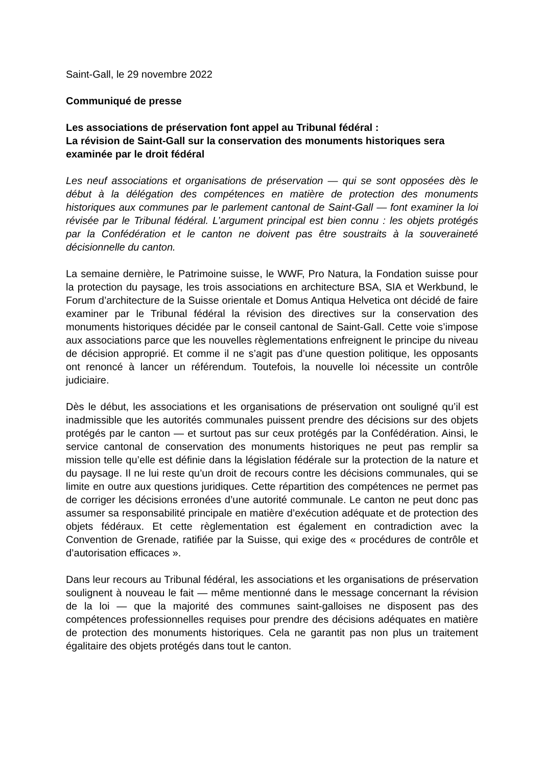Saint-Gall, le 29 novembre 2022
Communiqué de presse
Les associations de préservation font appel au Tribunal fédéral :
La révision de Saint-Gall sur la conservation des monuments historiques sera examinée par le droit fédéral
Les neuf associations et organisations de préservation — qui se sont opposées dès le début à la délégation des compétences en matière de protection des monuments historiques aux communes par le parlement cantonal de Saint-Gall — font examiner la loi révisée par le Tribunal fédéral. L’argument principal est bien connu : les objets protégés par la Confédération et le canton ne doivent pas être soustraits à la souveraineté décisionnelle du canton.
La semaine dernière, le Patrimoine suisse, le WWF, Pro Natura, la Fondation suisse pour la protection du paysage, les trois associations en architecture BSA, SIA et Werkbund, le Forum d’architecture de la Suisse orientale et Domus Antiqua Helvetica ont décidé de faire examiner par le Tribunal fédéral la révision des directives sur la conservation des monuments historiques décidée par le conseil cantonal de Saint-Gall. Cette voie s’impose aux associations parce que les nouvelles règlementations enfreignent le principe du niveau de décision approprié. Et comme il ne s’agit pas d’une question politique, les opposants ont renoncé à lancer un référendum. Toutefois, la nouvelle loi nécessite un contrôle judiciaire.
Dès le début, les associations et les organisations de préservation ont souligné qu’il est inadmissible que les autorités communales puissent prendre des décisions sur des objets protégés par le canton — et surtout pas sur ceux protégés par la Confédération. Ainsi, le service cantonal de conservation des monuments historiques ne peut pas remplir sa mission telle qu’elle est définie dans la législation fédérale sur la protection de la nature et du paysage. Il ne lui reste qu’un droit de recours contre les décisions communales, qui se limite en outre aux questions juridiques. Cette répartition des compétences ne permet pas de corriger les décisions erronées d’une autorité communale. Le canton ne peut donc pas assumer sa responsabilité principale en matière d’exécution adéquate et de protection des objets fédéraux. Et cette règlementation est également en contradiction avec la Convention de Grenade, ratifiée par la Suisse, qui exige des « procédures de contrôle et d’autorisation efficaces ».
Dans leur recours au Tribunal fédéral, les associations et les organisations de préservation soulignent à nouveau le fait — même mentionné dans le message concernant la révision de la loi — que la majorité des communes saint-galloises ne disposent pas des compétences professionnelles requises pour prendre des décisions adéquates en matière de protection des monuments historiques. Cela ne garantit pas non plus un traitement égalitaire des objets protégés dans tout le canton.